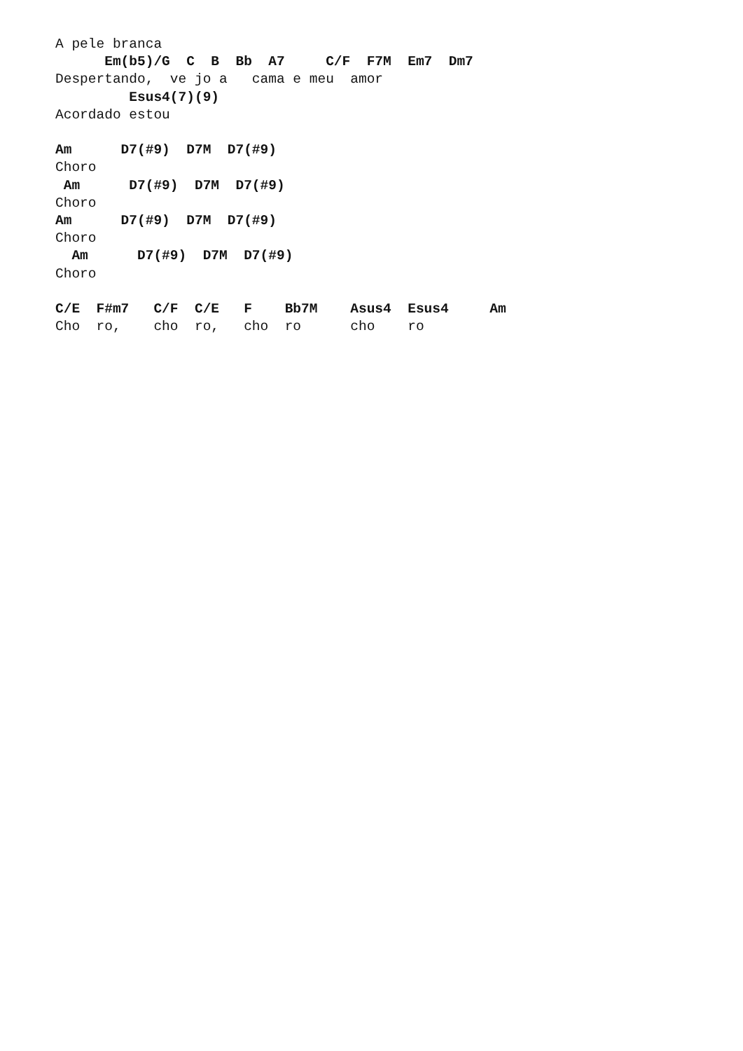A pele branca
      Em(b5)/G  C  B  Bb  A7     C/F  F7M  Em7  Dm7
Despertando,  ve jo a   cama e meu  amor
         Esus4(7)(9)
Acordado estou

Am      D7(#9)  D7M  D7(#9)
Choro
 Am      D7(#9)  D7M  D7(#9)
Choro
Am      D7(#9)  D7M  D7(#9)
Choro
  Am      D7(#9)  D7M  D7(#9)
Choro

C/E  F#m7   C/F  C/E   F    Bb7M    Asus4  Esus4     Am
Cho  ro,    cho  ro,   cho  ro      cho    ro